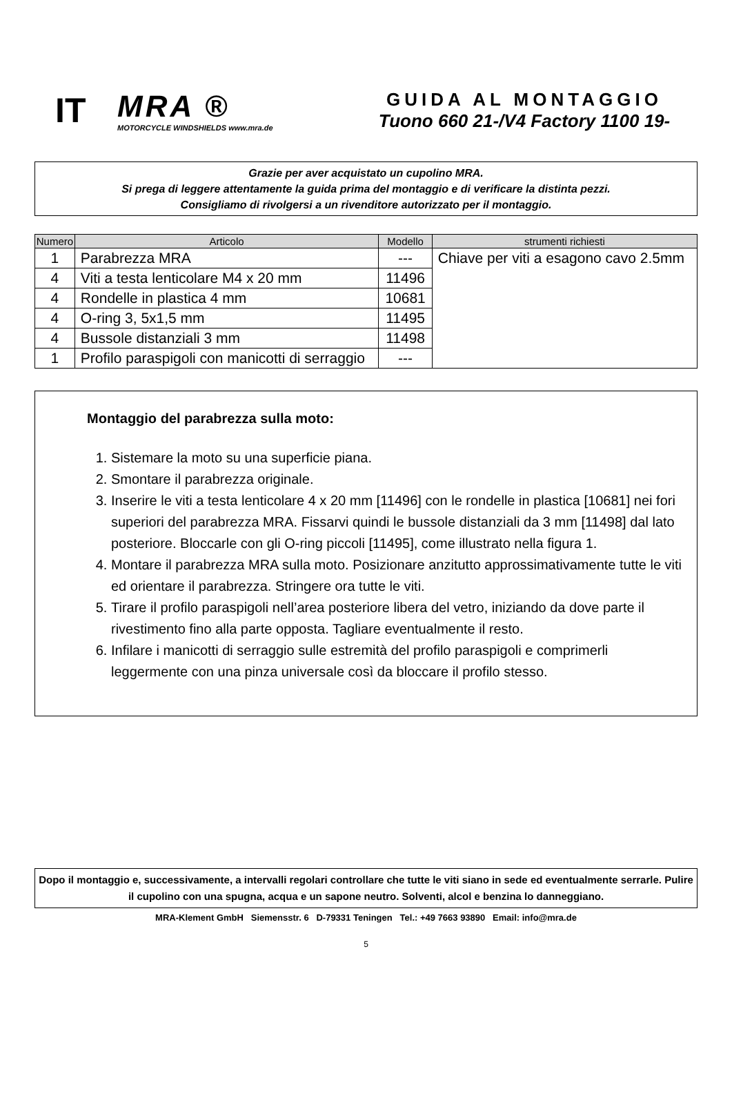IT
MRA ®
MOTORCYCLE WINDSHIELDS www.mra.de
GUIDA AL MONTAGGIO
Tuono 660 21-/V4 Factory 1100 19-
Grazie per aver acquistato un cupolino MRA.
Si prega di leggere attentamente la guida prima del montaggio e di verificare la distinta pezzi.
Consigliamo di rivolgersi a un rivenditore autorizzato per il montaggio.
| Numero | Articolo | Modello | strumenti richiesti |
| --- | --- | --- | --- |
| 1 | Parabrezza MRA | --- | Chiave per viti a esagono cavo 2.5mm |
| 4 | Viti a testa lenticolare M4 x 20 mm | 11496 | |
| 4 | Rondelle in plastica 4 mm | 10681 | |
| 4 | O-ring 3, 5x1,5 mm | 11495 | |
| 4 | Bussole distanziali 3 mm | 11498 | |
| 1 | Profilo paraspigoli con manicotti di serraggio | --- | |
Montaggio del parabrezza sulla moto:
1. Sistemare la moto su una superficie piana.
2. Smontare il parabrezza originale.
3. Inserire le viti a testa lenticolare 4 x 20 mm [11496] con le rondelle in plastica [10681] nei fori superiori del parabrezza MRA. Fissarvi quindi le bussole distanziali da 3 mm [11498] dal lato posteriore. Bloccarle con gli O-ring piccoli [11495], come illustrato nella figura 1.
4. Montare il parabrezza MRA sulla moto. Posizionare anzitutto approssimativamente tutte le viti ed orientare il parabrezza. Stringere ora tutte le viti.
5. Tirare il profilo paraspigoli nell’area posteriore libera del vetro, iniziando da dove parte il rivestimento fino alla parte opposta. Tagliare eventualmente il resto.
6. Infilare i manicotti di serraggio sulle estremità del profilo paraspigoli e comprimerli leggermente con una pinza universale così da bloccare il profilo stesso.
Dopo il montaggio e, successivamente, a intervalli regolari controllare che tutte le viti siano in sede ed eventualmente serrarle. Pulire il cupolino con una spugna, acqua e un sapone neutro. Solventi, alcol e benzina lo danneggiano.
MRA-Klement GmbH Siemensstr. 6 D-79331 Teningen Tel.: +49 7663 93890 Email: info@mra.de
5